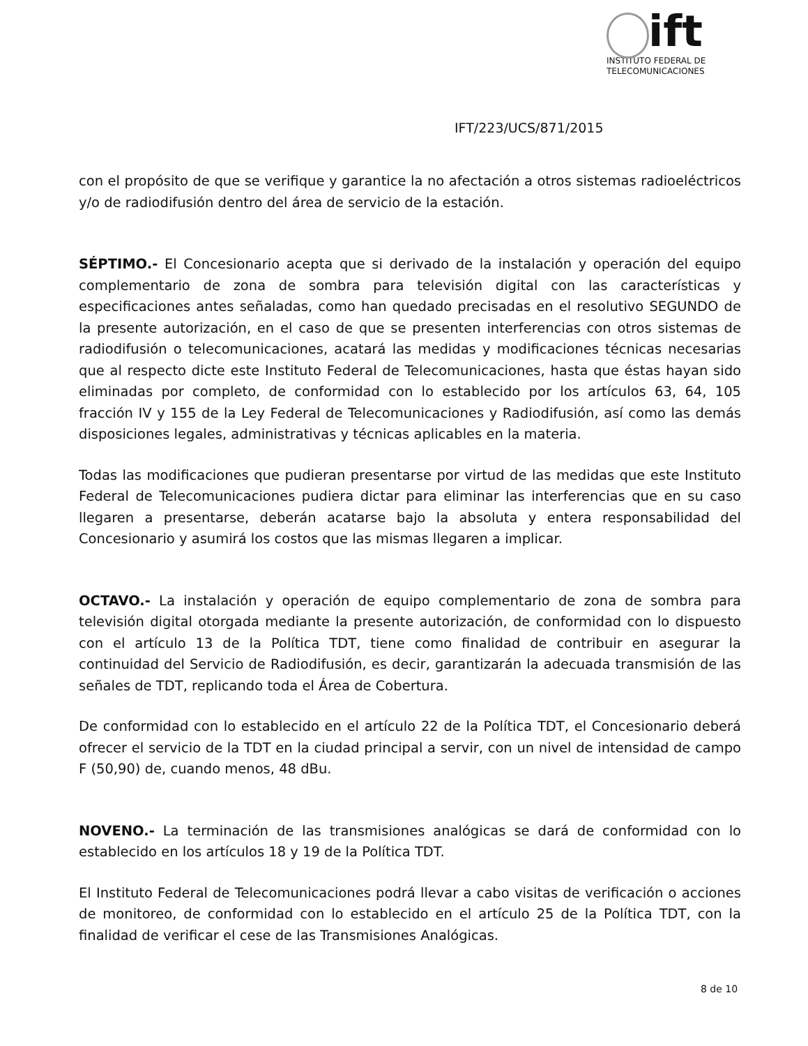ift
INSTITUTO FEDERAL DE
TELECOMUNICACIONES
IFT/223/UCS/871/2015
con el propósito de que se verifique y garantice la no afectación a otros sistemas radioeléctricos y/o de radiodifusión dentro del área de servicio de la estación.
SÉPTIMO.- El Concesionario acepta que si derivado de la instalación y operación del equipo complementario de zona de sombra para televisión digital con las características y especificaciones antes señaladas, como han quedado precisadas en el resolutivo SEGUNDO de la presente autorización, en el caso de que se presenten interferencias con otros sistemas de radiodifusión o telecomunicaciones, acatará las medidas y modificaciones técnicas necesarias que al respecto dicte este Instituto Federal de Telecomunicaciones, hasta que éstas hayan sido eliminadas por completo, de conformidad con lo establecido por los artículos 63, 64, 105 fracción IV y 155 de la Ley Federal de Telecomunicaciones y Radiodifusión, así como las demás disposiciones legales, administrativas y técnicas aplicables en la materia.
Todas las modificaciones que pudieran presentarse por virtud de las medidas que este Instituto Federal de Telecomunicaciones pudiera dictar para eliminar las interferencias que en su caso llegaren a presentarse, deberán acatarse bajo la absoluta y entera responsabilidad del Concesionario y asumirá los costos que las mismas llegaren a implicar.
OCTAVO.- La instalación y operación de equipo complementario de zona de sombra para televisión digital otorgada mediante la presente autorización, de conformidad con lo dispuesto con el artículo 13 de la Política TDT, tiene como finalidad de contribuir en asegurar la continuidad del Servicio de Radiodifusión, es decir, garantizarán la adecuada transmisión de las señales de TDT, replicando toda el Área de Cobertura.
De conformidad con lo establecido en el artículo 22 de la Política TDT, el Concesionario deberá ofrecer el servicio de la TDT en la ciudad principal a servir, con un nivel de intensidad de campo F (50,90) de, cuando menos, 48 dBu.
NOVENO.- La terminación de las transmisiones analógicas se dará de conformidad con lo establecido en los artículos 18 y 19 de la Política TDT.
El Instituto Federal de Telecomunicaciones podrá llevar a cabo visitas de verificación o acciones de monitoreo, de conformidad con lo establecido en el artículo 25 de la Política TDT, con la finalidad de verificar el cese de las Transmisiones Analógicas.
8 de 10